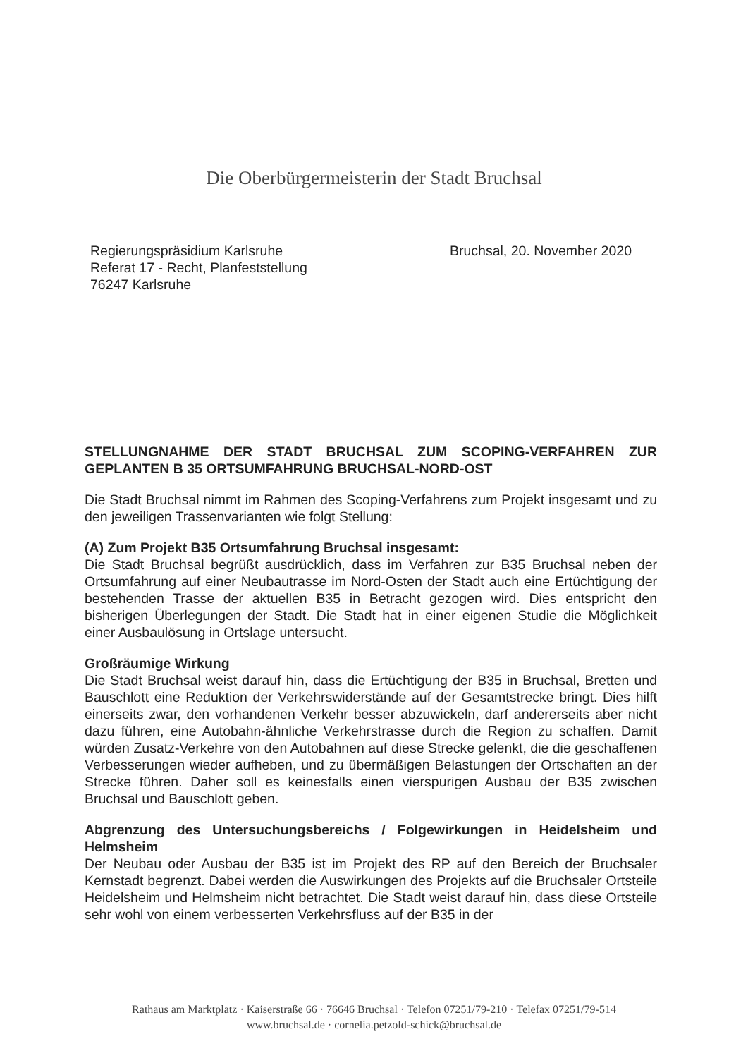Die Oberbürgermeisterin der Stadt Bruchsal
Regierungspräsidium Karlsruhe
Referat 17 - Recht, Planfeststellung
76247 Karlsruhe
Bruchsal, 20. November 2020
STELLUNGNAHME DER STADT BRUCHSAL ZUM SCOPING-VERFAHREN ZUR GEPLANTEN B 35 ORTSUMFAHRUNG BRUCHSAL-NORD-OST
Die Stadt Bruchsal nimmt im Rahmen des Scoping-Verfahrens zum Projekt insgesamt und zu den jeweiligen Trassenvarianten wie folgt Stellung:
(A) Zum Projekt B35 Ortsumfahrung Bruchsal insgesamt:
Die Stadt Bruchsal begrüßt ausdrücklich, dass im Verfahren zur B35 Bruchsal neben der Ortsumfahrung auf einer Neubautrasse im Nord-Osten der Stadt auch eine Ertüchtigung der bestehenden Trasse der aktuellen B35 in Betracht gezogen wird. Dies entspricht den bisherigen Überlegungen der Stadt. Die Stadt hat in einer eigenen Studie die Möglichkeit einer Ausbaulösung in Ortslage untersucht.
Großräumige Wirkung
Die Stadt Bruchsal weist darauf hin, dass die Ertüchtigung der B35 in Bruchsal, Bretten und Bauschlott eine Reduktion der Verkehrswiderstände auf der Gesamtstrecke bringt. Dies hilft einerseits zwar, den vorhandenen Verkehr besser abzuwickeln, darf andererseits aber nicht dazu führen, eine Autobahn-ähnliche Verkehrstrasse durch die Region zu schaffen. Damit würden Zusatz-Verkehre von den Autobahnen auf diese Strecke gelenkt, die die geschaffenen Verbesserungen wieder aufheben, und zu übermäßigen Belastungen der Ortschaften an der Strecke führen. Daher soll es keinesfalls einen vierspurigen Ausbau der B35 zwischen Bruchsal und Bauschlott geben.
Abgrenzung des Untersuchungsbereichs / Folgewirkungen in Heidelsheim und Helmsheim
Der Neubau oder Ausbau der B35 ist im Projekt des RP auf den Bereich der Bruchsaler Kernstadt begrenzt. Dabei werden die Auswirkungen des Projekts auf die Bruchsaler Ortsteile Heidelsheim und Helmsheim nicht betrachtet. Die Stadt weist darauf hin, dass diese Ortsteile sehr wohl von einem verbesserten Verkehrsfluss auf der B35 in der
Rathaus am Marktplatz · Kaiserstraße 66 · 76646 Bruchsal · Telefon 07251/79-210 · Telefax 07251/79-514
www.bruchsal.de · cornelia.petzold-schick@bruchsal.de